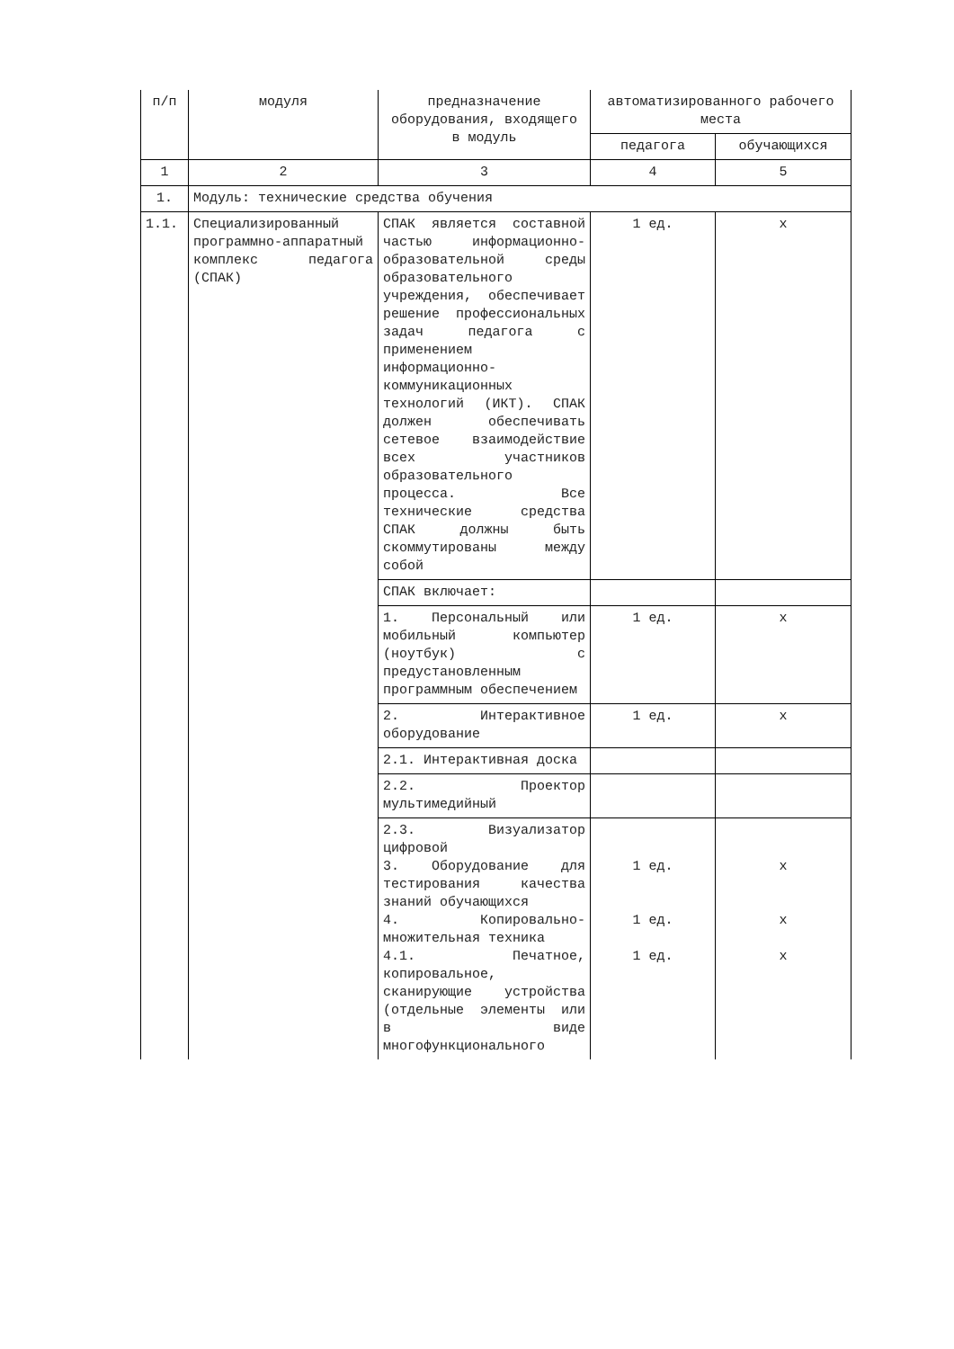| п/п | модуля | предназначение оборудования, входящего в модуль | автоматизированного рабочего места | |
| --- | --- | --- | --- | --- |
| | | | педагога | обучающихся |
| 1 | 2 | 3 | 4 | 5 |
| 1. | Модуль: технические средства обучения | | | |
| 1.1. | Специализированный программно-аппаратный комплекс педагога (СПАК) | СПАК является составной частью информационно-образовательной среды образовательного учреждения, обеспечивает решение профессиональных задач педагога с применением информационно-коммуникационных технологий (ИКТ). СПАК должен обеспечивать сетевое взаимодействие всех участников образовательного процесса. Все технические средства СПАК должны быть скоммутированы между собой | 1 ед. | x |
| | | СПАК включает: | | |
| | | 1. Персональный или мобильный компьютер (ноутбук) с предустановленным программным обеспечением | 1 ед. | x |
| | | 2. Интерактивное оборудование | 1 ед. | x |
| | | 2.1. Интерактивная доска | | |
| | | 2.2. Проектор мультимедийный | | |
| | | 2.3. Визуализатор цифровой 3. Оборудование для тестирования качества знаний обучающихся 4. Копировально-множительная техника 4.1. Печатное, копировальное, сканирующие устройства (отдельные элементы или в виде многофункционального | 1 ед. 1 ед. 1 ед. | x x x |